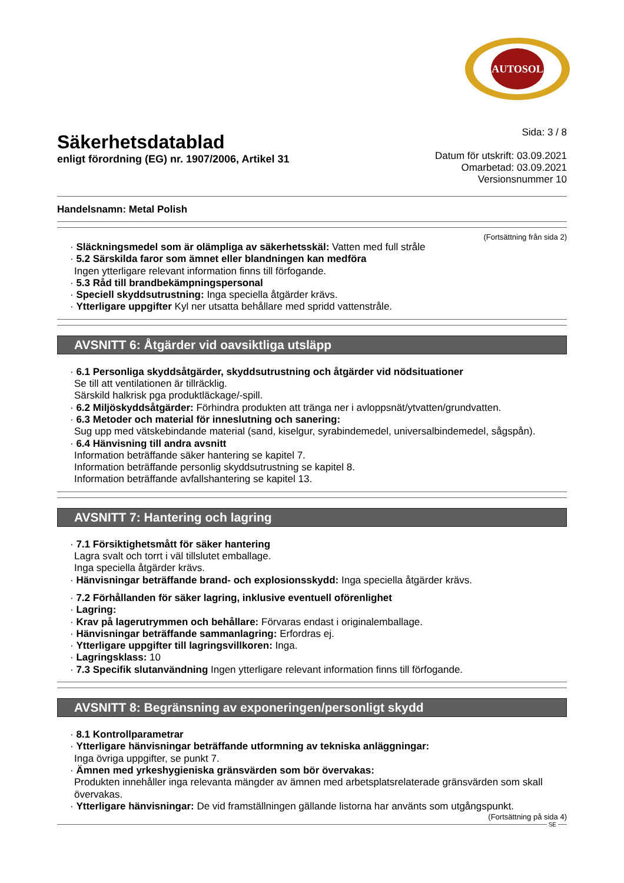AUTOSOL
Säkerhetsdatablad
enligt förordning (EG) nr. 1907/2006, Artikel 31
Sida: 3 / 8
Datum för utskrift: 03.09.2021
Omarbetad: 03.09.2021
Versionsnummer 10
Handelsnamn: Metal Polish
(Fortsättning från sida 2)
· Släckningsmedel som är olämpliga av säkerhetsskäl: Vatten med full stråle
· 5.2 Särskilda faror som ämnet eller blandningen kan medföra
Ingen ytterligare relevant information finns till förfogande.
· 5.3 Råd till brandbekämpningspersonal
· Speciell skyddsutrustning: Inga speciella åtgärder krävs.
· Ytterligare uppgifter Kyl ner utsatta behållare med spridd vattenstråle.
AVSNITT 6: Åtgärder vid oavsiktliga utsläpp
· 6.1 Personliga skyddsåtgärder, skyddsutrustning och åtgärder vid nödsituationer
Se till att ventilationen är tillräcklig.
Särskild halkrisk pga produktläckage/-spill.
· 6.2 Miljöskyddsåtgärder: Förhindra produkten att tränga ner i avloppsnät/ytvatten/grundvatten.
· 6.3 Metoder och material för inneslutning och sanering:
Sug upp med vätskebindande material (sand, kiselgur, syrabindemedel, universalbindemedel, sågspån).
· 6.4 Hänvisning till andra avsnitt
Information beträffande säker hantering se kapitel 7.
Information beträffande personlig skyddsutrustning se kapitel 8.
Information beträffande avfallshantering se kapitel 13.
AVSNITT 7: Hantering och lagring
· 7.1 Försiktighetsmått för säker hantering
Lagra svalt och torrt i väl tillslutet emballage.
Inga speciella åtgärder krävs.
· Hänvisningar beträffande brand- och explosionsskydd: Inga speciella åtgärder krävs.
· 7.2 Förhållanden för säker lagring, inklusive eventuell oförenlighet
· Lagring:
· Krav på lagerutrymmen och behållare: Förvaras endast i originalemballage.
· Hänvisningar beträffande sammanlagring: Erfordras ej.
· Ytterligare uppgifter till lagringsvillkoren: Inga.
· Lagringsklass: 10
· 7.3 Specifik slutanvändning Ingen ytterligare relevant information finns till förfogande.
AVSNITT 8: Begränsning av exponeringen/personligt skydd
· 8.1 Kontrollparametrar
· Ytterligare hänvisningar beträffande utformning av tekniska anläggningar:
Inga övriga uppgifter, se punkt 7.
· Ämnen med yrkeshygieniska gränsvärden som bör övervakas:
Produkten innehåller inga relevanta mängder av ämnen med arbetsplatsrelaterade gränsvärden som skall övervakas.
· Ytterligare hänvisningar: De vid framställningen gällande listorna har använts som utgångspunkt.
(Fortsättning på sida 4)
SE